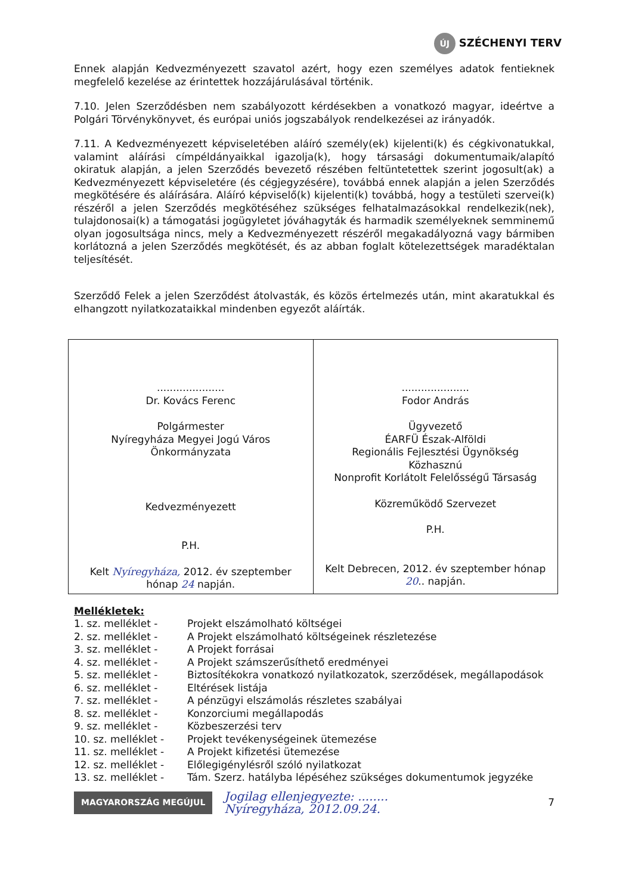ÚJ SZÉCHENYI TERV
Ennek alapján Kedvezményezett szavatol azért, hogy ezen személyes adatok fentieknek megfelelő kezelése az érintettek hozzájárulásával történik.
7.10. Jelen Szerződésben nem szabályozott kérdésekben a vonatkozó magyar, ideértve a Polgári Törvénykönyvet, és európai uniós jogszabályok rendelkezései az irányadók.
7.11. A Kedvezményezett képviseletében aláíró személy(ek) kijelenti(k) és cégkivonatukkal, valamint aláírási címpéldányaikkal igazolja(k), hogy társasági dokumentumaik/alapító okiratuk alapján, a jelen Szerződés bevezető részében feltüntetettek szerint jogosult(ak) a Kedvezményezett képviseletére (és cégjegyzésére), továbbá ennek alapján a jelen Szerződés megkötésére és aláírására. Aláíró képviselő(k) kijelenti(k) továbbá, hogy a testületi szervei(k) részéről a jelen Szerződés megkötéséhez szükséges felhatalmazásokkal rendelkezik(nek), tulajdonosai(k) a támogatási jogügyletet jóváhagyták és harmadik személyeknek semminemű olyan jogosultsága nincs, mely a Kedvezményezett részéről megakadályozná vagy bármiben korlátozná a jelen Szerződés megkötését, és az abban foglalt kötelezettségek maradéktalan teljesítését.
Szerződő Felek a jelen Szerződést átolvasták, és közös értelmezés után, mint akaratukkal és elhangzott nyilatkozataikkal mindenben egyezőt aláírták.
| ..................... Dr. Kovács Ferenc Polgármester Nyíregyháza Megyei Jogú Város Önkormányzata Kedvezményezett P.H. Kelt Nyíregyháza, 2012. év szeptember hónap 24 napján. | ..................... Fodor András Ügyvezető ÉARFÜ Észak-Alföldi Regionális Fejlesztési Ügynökség Közhasznú Nonprofit Korlátolt Felelősségű Társaság Közreműködő Szervezet P.H. Kelt Debrecen, 2012. év szeptember hónap 20 .. napján. |
Mellékletek:
| 1. sz. melléklet - | Projekt elszámolható költségei |
| 2. sz. melléklet - | A Projekt elszámolható költségeinek részletezése |
| 3. sz. melléklet - | A Projekt forrásai |
| 4. sz. melléklet - | A Projekt számszerűsíthető eredményei |
| 5. sz. melléklet - | Biztosítékokra vonatkozó nyilatkozatok, szerződések, megállapodások |
| 6. sz. melléklet - | Eltérések listája |
| 7. sz. melléklet - | A pénzügyi elszámolás részletes szabályai |
| 8. sz. melléklet - | Konzorciumi megállapodás |
| 9. sz. melléklet - | Közbeszerzési terv |
| 10. sz. melléklet - | Projekt tevékenységeinek ütemezése |
| 11. sz. melléklet - | A Projekt kifizetési ütemezése |
| 12. sz. melléklet - | Előlegigénylésről szóló nyilatkozat |
| 13. sz. melléklet - | Tám. Szerz. hatályba lépéséhez szükséges dokumentumok jegyzéke |
MAGYARORSZÁG MEGÚJUL
Jogilag ellenjegyezte: ........
Nyíregyháza, 2012.09.24.
7